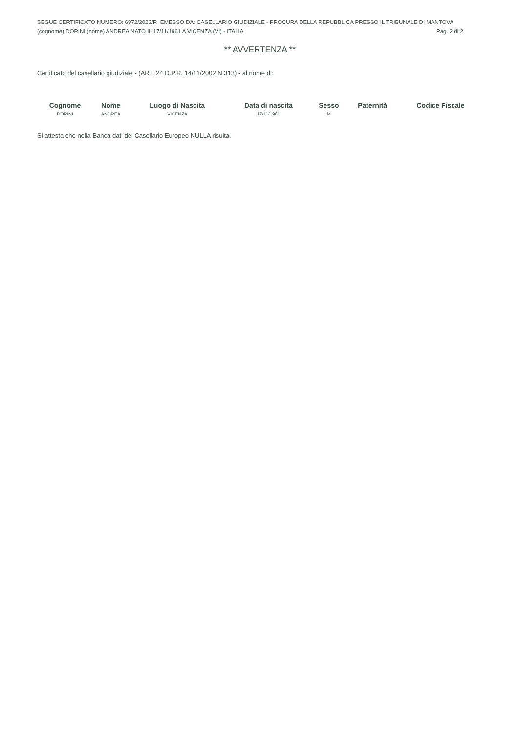SEGUE CERTIFICATO NUMERO: 6972/2022/R EMESSO DA: CASELLARIO GIUDIZIALE - PROCURA DELLA REPUBBLICA PRESSO IL TRIBUNALE DI MANTOVA
(cognome) DORINI (nome) ANDREA NATO IL 17/11/1961 A VICENZA (VI) - ITALIA Pag. 2 di 2
** AVVERTENZA **
Certificato del casellario giudiziale - (ART. 24 D.P.R. 14/11/2002 N.313) - al nome di:
| Cognome | Nome | Luogo di Nascita | Data di nascita | Sesso | Paternità | Codice Fiscale |
| --- | --- | --- | --- | --- | --- | --- |
| DORINI | ANDREA | VICENZA | 17/11/1961 | M | | |
Si attesta che nella Banca dati del Casellario Europeo NULLA risulta.